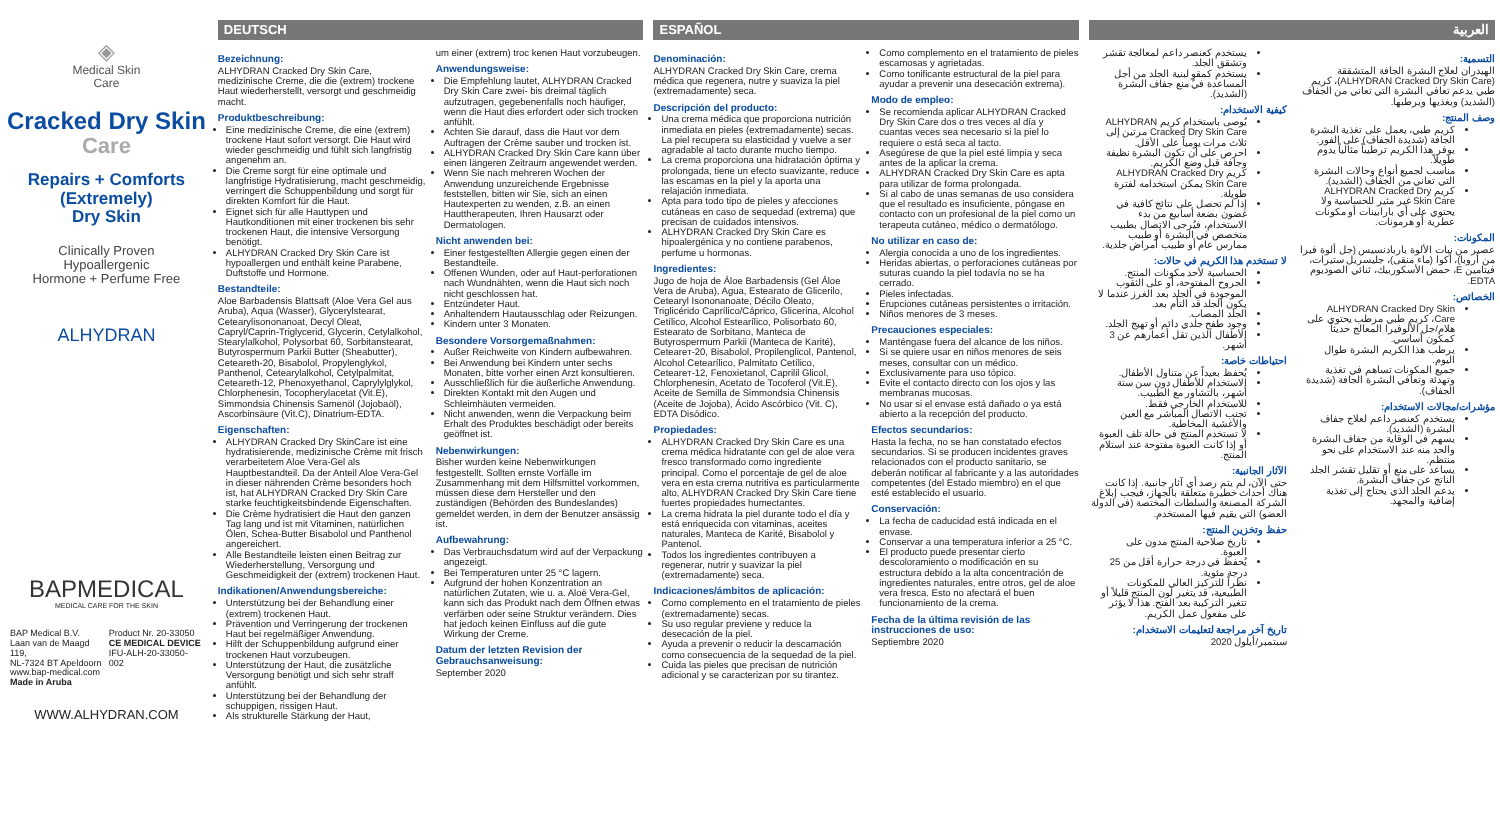◈
Medical Skin
Care
Cracked Dry Skin
Care
Repairs + Comforts
(Extremely)
Dry Skin
Clinically Proven
Hypoallergenic
Hormone + Perfume Free
ALHYDRAN
BAPMEDICAL
MEDICAL CARE FOR THE SKIN
BAP Medical B.V.
Laan van de Maagd 119,
NL-7324 BT Apeldoorn
www.bap-medical.com
Made in Aruba
Product Nr. 20-33050
CE MEDICAL DEVICE
IFU-ALH-20-33050-002
WWW.ALHYDRAN.COM
DEUTSCH
Bezeichnung:
ALHYDRAN Cracked Dry Skin Care, medizinische Creme, die die (extrem) trockene Haut wiederherstellt, versorgt und geschmeidig macht.
Produktbeschreibung:
Eine medizinische Creme, die eine (extrem) trockene Haut sofort versorgt. Die Haut wird wieder geschmeidig und fühlt sich langfristig angenehm an.
Die Creme sorgt für eine optimale und langfristige Hydratisierung, macht geschmeidig, verringert die Schuppenbildung und sorgt für direkten Komfort für die Haut.
Eignet sich für alle Hauttypen und Hautkonditionen mit einer trockenen bis sehr trockenen Haut, die intensive Versorgung benötigt.
ALHYDRAN Cracked Dry Skin Care ist hypoallergen und enthält keine Parabene, Duftstoffe und Hormone.
Bestandteile:
Aloe Barbadensis Blattsaft (Aloe Vera Gel aus Aruba), Aqua (Wasser), Glycerylstearat, Cetearylisononanoat, Decyl Oleat, Capryl/Caprin-Triglycerid, Glycerin, Cetylalkohol, Stearylalkohol, Polysorbat 60, Sorbitanstearat, Butyrospermum Parkii Butter (Sheabutter), Ceteareth-20, Bisabolol, Propylenglykol, Panthenol, Cetearylalkohol, Cetylpalmitat, Ceteareth-12, Phenoxyethanol, Caprylylglykol, Chlorphenesin, Tocopherylacetat (Vit.E), Simmondsia Chinensis Samenöl (Jojobaöl), Ascorbinsäure (Vit.C), Dinatrium-EDTA.
Eigenschaften:
ALHYDRAN Cracked Dry SkinCare ist eine hydratisierende, medizinische Crème mit frisch verarbeitetem Aloe Vera-Gel als Hauptbestandteil. Da der Anteil Aloe Vera-Gel in dieser nährenden Crème besonders hoch ist, hat ALHYDRAN Cracked Dry Skin Care starke feuchtigkeitsbindende Eigenschaften.
Die Crème hydratisiert die Haut den ganzen Tag lang und ist mit Vitaminen, natürlichen Ölen, Schea-Butter Bisabolol und Panthenol angereichert.
Alle Bestandteile leisten einen Beitrag zur Wiederherstellung, Versorgung und Geschmeidigkeit der (extrem) trockenen Haut.
Indikationen/Anwendungsbereiche:
Unterstützung bei der Behandlung einer (extrem) trockenen Haut.
Prävention und Verringerung der trockenen Haut bei regelmäßiger Anwendung.
Hilft der Schuppenbildung aufgrund einer trockenen Haut vorzubeugen.
Unterstützung der Haut, die zusätzliche Versorgung benötigt und sich sehr straff anfühlt.
Unterstützung bei der Behandlung der schuppigen, rissigen Haut.
Als strukturelle Stärkung der Haut,
um einer (extrem) troc kenen Haut vorzubeugen.
Anwendungsweise:
Die Empfehlung lautet, ALHYDRAN Cracked Dry Skin Care zwei- bis dreimal täglich aufzutragen, gegebenenfalls noch häufiger, wenn die Haut dies erfordert oder sich trocken anfühlt.
Achten Sie darauf, dass die Haut vor dem Auftragen der Crème sauber und trocken ist.
ALHYDRAN Cracked Dry Skin Care kann über einen längeren Zeitraum angewendet werden.
Wenn Sie nach mehreren Wochen der Anwendung unzureichende Ergebnisse feststellen, bitten wir Sie, sich an einen Hautexperten zu wenden, z.B. an einen Hauttherapeuten, Ihren Hausarzt oder Dermatologen.
Nicht anwenden bei:
Einer festgestellten Allergie gegen einen der Bestandteile.
Offenen Wunden, oder auf Haut-perforationen nach Wundnähten, wenn die Haut sich noch nicht geschlossen hat.
Entzündeter Haut.
Anhaltendem Hautausschlag oder Reizungen.
Kindern unter 3 Monaten.
Besondere Vorsorgemaßnahmen:
Außer Reichweite von Kindern aufbewahren.
Bei Anwendung bei Kindern unter sechs Monaten, bitte vorher einen Arzt konsultieren.
Ausschließlich für die äußerliche Anwendung.
Direkten Kontakt mit den Augen und Schleimhäuten vermeiden.
Nicht anwenden, wenn die Verpackung beim Erhalt des Produktes beschädigt oder bereits geöffnet ist.
Nebenwirkungen:
Bisher wurden keine Nebenwirkungen festgestellt. Sollten ernste Vorfälle im Zusammenhang mit dem Hilfsmittel vorkommen, müssen diese dem Hersteller und den zuständigen (Behörden des Bundeslandes) gemeldet werden, in dem der Benutzer ansässig ist.
Aufbewahrung:
Das Verbrauchsdatum wird auf der Verpackung angezeigt.
Bei Temperaturen unter 25 °C lagern.
Aufgrund der hohen Konzentration an natürlichen Zutaten, wie u. a. Aloë Vera-Gel, kann sich das Produkt nach dem Öffnen etwas verfärben oder seine Struktur verändern. Dies hat jedoch keinen Einfluss auf die gute Wirkung der Creme.
Datum der letzten Revision der Gebrauchsanweisung:
September 2020
ESPAÑOL
Denominación:
ALHYDRAN Cracked Dry Skin Care, crema médica que regenera, nutre y suaviza la piel (extremadamente) seca.
Descripción del producto:
Una crema médica que proporciona nutrición inmediata en pieles (extremadamente) secas. La piel recupera su elasticidad y vuelve a ser agradable al tacto durante mucho tiempo.
La crema proporciona una hidratación óptima y prolongada, tiene un efecto suavizante, reduce las escamas en la piel y la aporta una relajación inmediata.
Apta para todo tipo de pieles y afecciones cutáneas en caso de sequedad (extrema) que precisan de cuidados intensivos.
ALHYDRAN Cracked Dry Skin Care es hipoalergénica y no contiene parabenos, perfume u hormonas.
Ingredientes:
Jugo de hoja de Áloe Barbadensis (Gel Áloe Vera de Aruba), Agua, Estearato de Glicerilo, Cetearyl Isononanoate, Décilo Oleato, Triglicérido Caprílico/Cáprico, Glicerina, Alcohol Cetílico, Alcohol Estearílico, Polisorbato 60, Estearato de Sorbitano, Manteca de Butyrospermum Parkii (Manteca de Karité), Ceteareт-20, Bisabolol, Propilenglicol, Pantenol, Alcohol Cetearílico, Palmitato Cetílico, Ceteareт-12, Fenoxietanol, Caprilil Glicol, Chlorphenesin, Acetato de Tocoferol (Vit.E), Aceite de Semilla de Simmondsia Chinensis (Aceite de Jojoba), Ácido Ascórbico (Vit. C), EDTA Disódico.
Propiedades:
ALHYDRAN Cracked Dry Skin Care es una crema médica hidratante con gel de aloe vera fresco transformado como ingrediente principal. Como el porcentaje de gel de aloe vera en esta crema nutritiva es particularmente alto, ALHYDRAN Cracked Dry Skin Care tiene fuertes propiedades humectantes.
La crema hidrata la piel durante todo el día y está enriquecida con vitaminas, aceites naturales, Manteca de Karité, Bisabolol y Pantenol.
Todos los ingredientes contribuyen a regenerar, nutrir y suavizar la piel (extremadamente) seca.
Indicaciones/ámbitos de aplicación:
Como complemento en el tratamiento de pieles (extremadamente) secas.
Su uso regular previene y reduce la desecación de la piel.
Ayuda a prevenir o reducir la descamación como consecuencia de la sequedad de la piel.
Cuida las pieles que precisan de nutrición adicional y se caracterizan por su tirantez.
Como complemento en el tratamiento de pieles escamosas y agrietadas.
Como tonificante estructural de la piel para ayudar a prevenir una desecación extrema).
Modo de empleo:
Se recomienda aplicar ALHYDRAN Cracked Dry Skin Care dos o tres veces al día y cuantas veces sea necesario si la piel lo requiere o está seca al tacto.
Asegúrese de que la piel esté limpia y seca antes de la aplicar la crema.
ALHYDRAN Cracked Dry Skin Care es apta para utilizar de forma prolongada.
Si al cabo de unas semanas de uso considera que el resultado es insuficiente, póngase en contacto con un profesional de la piel como un terapeuta cutáneo, médico o dermatólogo.
No utilizar en caso de:
Alergia conocida a uno de los ingredientes.
Heridas abiertas, o perforaciones cutáneas por suturas cuando la piel todavía no se ha cerrado.
Pieles infectadas.
Erupciones cutáneas persistentes o irritación.
Niños menores de 3 meses.
Precauciones especiales:
Manténgase fuera del alcance de los niños.
Si se quiere usar en niños menores de seis meses, consultar con un médico.
Exclusivamente para uso tópico.
Evite el contacto directo con los ojos y las membranas mucosas.
No usar si el envase está dañado o ya está abierto a la recepción del producto.
Efectos secundarios:
Hasta la fecha, no se han constatado efectos secundarios. Si se producen incidentes graves relacionados con el producto sanitario, se deberán notificar al fabricante y a las autoridades competentes (del Estado miembro) en el que esté establecido el usuario.
Conservación:
La fecha de caducidad está indicada en el envase.
Conservar a una temperatura inferior a 25 °C.
El producto puede presentar cierto descoloramiento o modificación en su estructura debido a la alta concentración de ingredientes naturales, entre otros, gel de aloe vera fresca. Esto no afectará el buen funcionamiento de la crema.
Fecha de la última revisión de las instrucciones de uso:
Septiembre 2020
العربية
التسمية:
الهيدران لعلاج البشرة الجافة المتشققة (ALHYDRAN Cracked Dry Skin Care)، كريم طبي يدعم تعافي البشرة التي تعاني من الجفاف (الشديد) ويغذيها ويرطبها.
وصف المنتج:
كريم طبي، يعمل على تغذية البشرة الجافة (شديدة الجفاف) على الفور.
يوفر هذا الكريم ترطيباً مثالياً يدوم طويلاً.
مناسب لجميع أنواع وحالات البشرة التي تعاني من الجفاف (الشديد).
كريم ALHYDRAN Cracked Dry Skin Care غير مثير للحساسية ولا يحتوي على أي بارابينات أو مكونات عطرية أو هرمونات.
المكونات:
عصير من نبات الألوة باربادنسيس (جل ألوة فيرا من أروبا)، أكوا (ماء منقى)، جليسريل ستيرات، فيتامين E، حمض الأسكوربيك، ثنائي الصوديوم EDTA.
الخصائص:
ALHYDRAN Cracked Dry Skin Care، كريم طبي مرطب يحتوي على هلام/جل الألوفيرا المعالج حديثاً كمكون أساسي.
يرطب هذا الكريم البشرة طوال اليوم.
جميع المكونات تساهم في تغذية وتهدئة وتعافي البشرة الجافة (شديدة الجفاف).
مؤشرات/مجالات الاستخدام:
يستخدم كعنصر داعم لعلاج جفاف البشرة (الشديد).
يسهم في الوقاية من جفاف البشرة والحد منه عند الاستخدام على نحو منتظم.
يساعد على منع أو تقليل تقشر الجلد الناتج عن جفاف البشرة.
يدعم الجلد الذي يحتاج إلى تغذية إضافية والمجهد.
يستخدم كعنصر داعم لمعالجة تقشر وتشقق الجلد.
يستخدم كمقوٍ لبنية الجلد من أجل المساعدة في منع جفاف البشرة (الشديد).
كيفية الاستخدام:
يُوصى باستخدام كريم ALHYDRAN Cracked Dry Skin Care مرتين إلى ثلاث مرات يومياً على الأقل.
احرص على أن تكون البشرة نظيفة وجافة قبل وضع الكريم.
كريم ALHYDRAN Cracked Dry Skin Care يمكن استخدامه لفترة طويلة.
إذا لم تحصل على نتائج كافية في غضون بضعة أسابيع من بدء الاستخدام، فيُرجى الاتصال بطبيب متخصص في البشرة أو طبيب ممارس عام أو طبيب أمراض جلدية.
لا تستخدم هذا الكريم في حالات:
الحساسية لأحد مكونات المنتج.
الجروح المفتوحة، أو على الثقوب الموجودة في الجلد بعد الغرز عندما لا يكون الجلد قد التأم بعد.
الجلد المصاب.
وجود طفح جلدي دائم أو تهيج الجلد.
الأطفال الذين تقل أعمارهم عن 3 أشهر.
احتياطات خاصة:
يُحفظ بعيداً عن متناول الأطفال.
الاستخدام للأطفال دون سن ستة أشهر، بالتشاور مع الطبيب.
للاستخدام الخارجي فقط.
تجنب الاتصال المباشر مع العين والأغشية المخاطية.
لا تستخدم المنتج في حالة تلف العبوة أو إذا كانت العبوة مفتوحة عند استلام المنتج.
الآثار الجانبية:
حتى الآن، لم يتم رصد أي آثار جانبية. إذا كانت هناك أحداث خطيرة متعلقة بالجهاز، فيجب إبلاغ الشركة المصنعة والسلطات المختصة (في الدولة العضو) التي يقيم فيها المستخدم.
حفظ وتخزين المنتج:
تاريخ صلاحية المنتج مدون على العبوة.
يُحفظ في درجة حرارة أقل من 25 درجة مئوية.
نظراً للتركيز العالي للمكونات الطبيعية، قد يتغير لون المنتج قليلاً أو تتغير التركيبة بعد الفتح. هذا لا يؤثر على مفعول عمل الكريم.
تاريخ آخر مراجعة لتعليمات الاستخدام:
سبتمبر/أيلول 2020